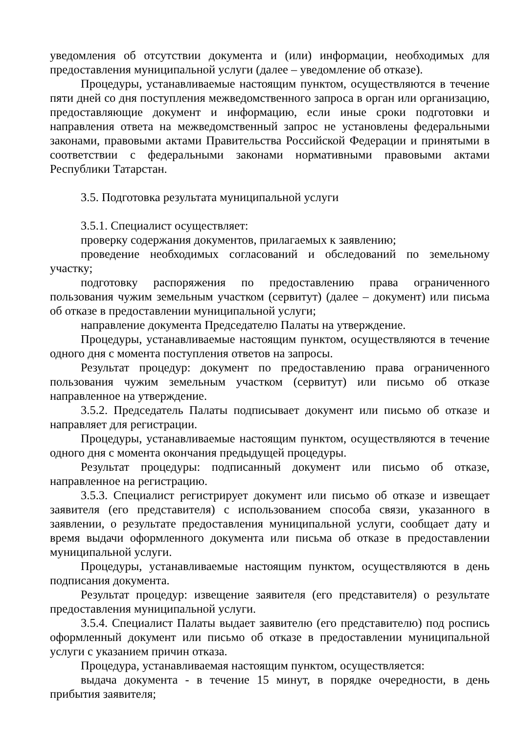уведомления об отсутствии документа и (или) информации, необходимых для предоставления муниципальной услуги (далее – уведомление об отказе).
Процедуры, устанавливаемые настоящим пунктом, осуществляются в течение пяти дней со дня поступления межведомственного запроса в орган или организацию, предоставляющие документ и информацию, если иные сроки подготовки и направления ответа на межведомственный запрос не установлены федеральными законами, правовыми актами Правительства Российской Федерации и принятыми в соответствии с федеральными законами нормативными правовыми актами Республики Татарстан.
3.5. Подготовка результата муниципальной услуги
3.5.1. Специалист осуществляет:
проверку содержания документов, прилагаемых к заявлению;
проведение необходимых согласований и обследований по земельному участку;
подготовку распоряжения по предоставлению права ограниченного пользования чужим земельным участком (сервитут) (далее – документ) или письма об отказе в предоставлении муниципальной услуги;
направление документа Председателю Палаты на утверждение.
Процедуры, устанавливаемые настоящим пунктом, осуществляются в течение одного дня с момента поступления ответов на запросы.
Результат процедур: документ по предоставлению права ограниченного пользования чужим земельным участком (сервитут) или письмо об отказе направленное на утверждение.
3.5.2. Председатель Палаты подписывает документ или письмо об отказе и направляет для регистрации.
Процедуры, устанавливаемые настоящим пунктом, осуществляются в течение одного дня с момента окончания предыдущей процедуры.
Результат процедуры: подписанный документ или письмо об отказе, направленное на регистрацию.
3.5.3. Специалист регистрирует документ или письмо об отказе и извещает заявителя (его представителя) с использованием способа связи, указанного в заявлении, о результате предоставления муниципальной услуги, сообщает дату и время выдачи оформленного документа или письма об отказе в предоставлении муниципальной услуги.
Процедуры, устанавливаемые настоящим пунктом, осуществляются в день подписания документа.
Результат процедур: извещение заявителя (его представителя) о результате предоставления муниципальной услуги.
3.5.4. Специалист Палаты выдает заявителю (его представителю) под роспись оформленный документ или письмо об отказе в предоставлении муниципальной услуги с указанием причин отказа.
Процедура, устанавливаемая настоящим пунктом, осуществляется:
выдача документа - в течение 15 минут, в порядке очередности, в день прибытия заявителя;